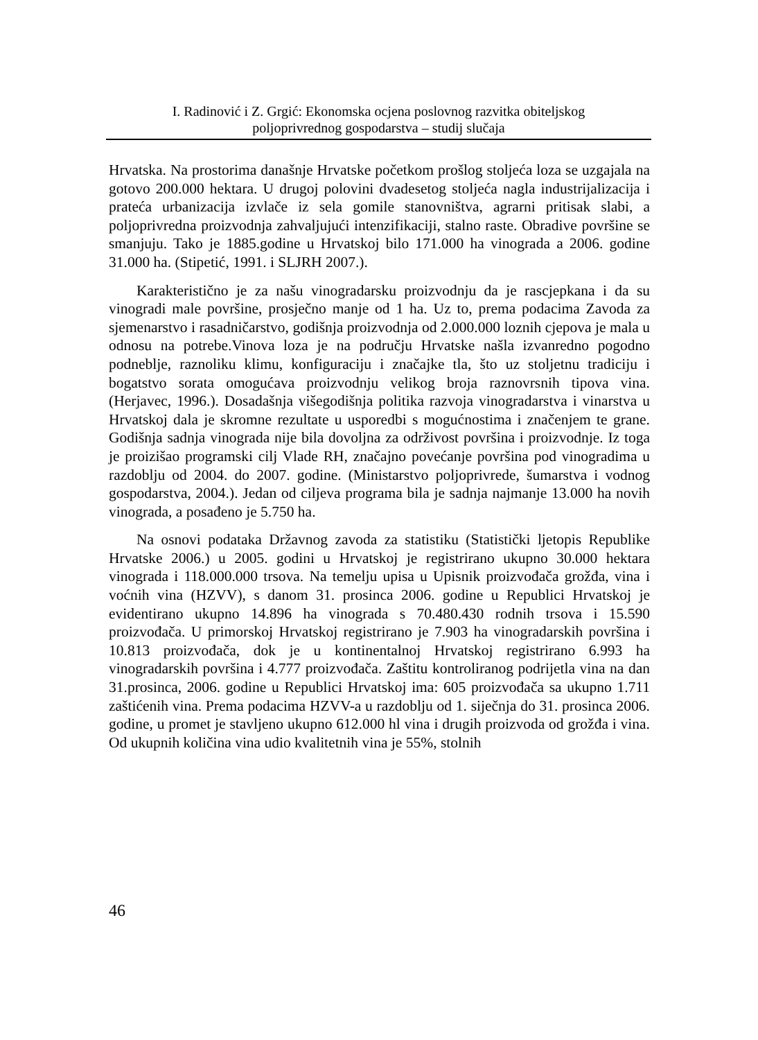I. Radinović i Z. Grgić: Ekonomska ocjena poslovnog razvitka obiteljskog
poljoprivrednog gospodarstva – studij slučaja
Hrvatska. Na prostorima današnje Hrvatske početkom prošlog stoljeća loza se uzgajala na gotovo 200.000 hektara. U drugoj polovini dvadesetog stoljeća nagla industrijalizacija i prateća urbanizacija izvlače iz sela gomile stanovništva, agrarni pritisak slabi, a poljoprivredna proizvodnja zahvaljujući intenzifikaciji, stalno raste. Obradive površine se smanjuju. Tako je 1885.godine u Hrvatskoj bilo 171.000 ha vinograda a 2006. godine 31.000 ha. (Stipetić, 1991. i SLJRH 2007.).
Karakteristično je za našu vinogradarsku proizvodnju da je rascjepkana i da su vinogradi male površine, prosječno manje od 1 ha. Uz to, prema podacima Zavoda za sjemenarstvo i rasadničarstvo, godišnja proizvodnja od 2.000.000 loznih cjepova je mala u odnosu na potrebe.Vinova loza je na području Hrvatske našla izvanredno pogodno podneblje, raznoliku klimu, konfiguraciju i značajke tla, što uz stoljetnu tradiciju i bogatstvo sorata omogućava proizvodnju velikog broja raznovrsnih tipova vina. (Herjavec, 1996.). Dosadašnja višegodišnja politika razvoja vinogradarstva i vinarstva u Hrvatskoj dala je skromne rezultate u usporedbi s mogućnostima i značenjem te grane. Godišnja sadnja vinograda nije bila dovoljna za održivost površina i proizvodnje. Iz toga je proizišao programski cilj Vlade RH, značajno povećanje površina pod vinogradima u razdoblju od 2004. do 2007. godine. (Ministarstvo poljoprivrede, šumarstva i vodnog gospodarstva, 2004.). Jedan od ciljeva programa bila je sadnja najmanje 13.000 ha novih vinograda, a posađeno je 5.750 ha.
Na osnovi podataka Državnog zavoda za statistiku (Statistički ljetopis Republike Hrvatske 2006.) u 2005. godini u Hrvatskoj je registrirano ukupno 30.000 hektara vinograda i 118.000.000 trsova. Na temelju upisa u Upisnik proizvođača grožđa, vina i voćnih vina (HZVV), s danom 31. prosinca 2006. godine u Republici Hrvatskoj je evidentirano ukupno 14.896 ha vinograda s 70.480.430 rodnih trsova i 15.590 proizvođača. U primorskoj Hrvatskoj registrirano je 7.903 ha vinogradarskih površina i 10.813 proizvođača, dok je u kontinentalnoj Hrvatskoj registrirano 6.993 ha vinogradarskih površina i 4.777 proizvođača. Zaštitu kontroliranog podrijetla vina na dan 31.prosinca, 2006. godine u Republici Hrvatskoj ima: 605 proizvođača sa ukupno 1.711 zaštićenih vina. Prema podacima HZVV-a u razdoblju od 1. siječnja do 31. prosinca 2006. godine, u promet je stavljeno ukupno 612.000 hl vina i drugih proizvoda od grožđa i vina. Od ukupnih količina vina udio kvalitetnih vina je 55%, stolnih
46